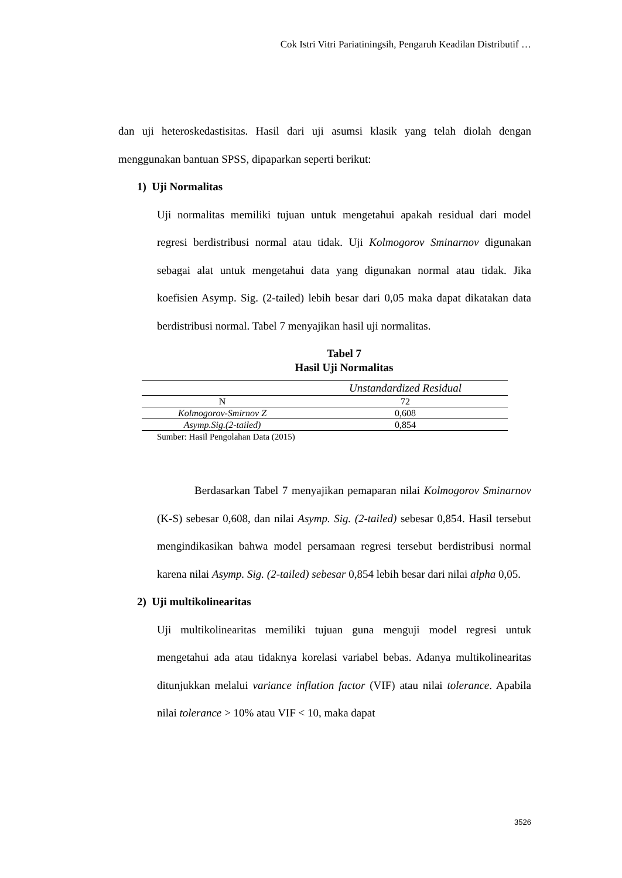Cok Istri Vitri Pariatiningsih, Pengaruh Keadilan Distributif …
dan uji heteroskedastisitas. Hasil dari uji asumsi klasik yang telah diolah dengan menggunakan bantuan SPSS, dipaparkan seperti berikut:
1) Uji Normalitas
Uji normalitas memiliki tujuan untuk mengetahui apakah residual dari model regresi berdistribusi normal atau tidak. Uji Kolmogorov Sminarnov digunakan sebagai alat untuk mengetahui data yang digunakan normal atau tidak. Jika koefisien Asymp. Sig. (2-tailed) lebih besar dari 0,05 maka dapat dikatakan data berdistribusi normal. Tabel 7 menyajikan hasil uji normalitas.
Tabel 7
Hasil Uji Normalitas
| | Unstandardized Residual |
| --- | --- |
| N | 72 |
| Kolmogorov-Smirnov Z | 0,608 |
| Asymp.Sig.(2-tailed) | 0,854 |
Sumber: Hasil Pengolahan Data (2015)
Berdasarkan Tabel 7 menyajikan pemaparan nilai Kolmogorov Sminarnov (K-S) sebesar 0,608, dan nilai Asymp. Sig. (2-tailed) sebesar 0,854. Hasil tersebut mengindikasikan bahwa model persamaan regresi tersebut berdistribusi normal karena nilai Asymp. Sig. (2-tailed) sebesar 0,854 lebih besar dari nilai alpha 0,05.
2) Uji multikolinearitas
Uji multikolinearitas memiliki tujuan guna menguji model regresi untuk mengetahui ada atau tidaknya korelasi variabel bebas. Adanya multikolinearitas ditunjukkan melalui variance inflation factor (VIF) atau nilai tolerance. Apabila nilai tolerance > 10% atau VIF < 10, maka dapat
3526